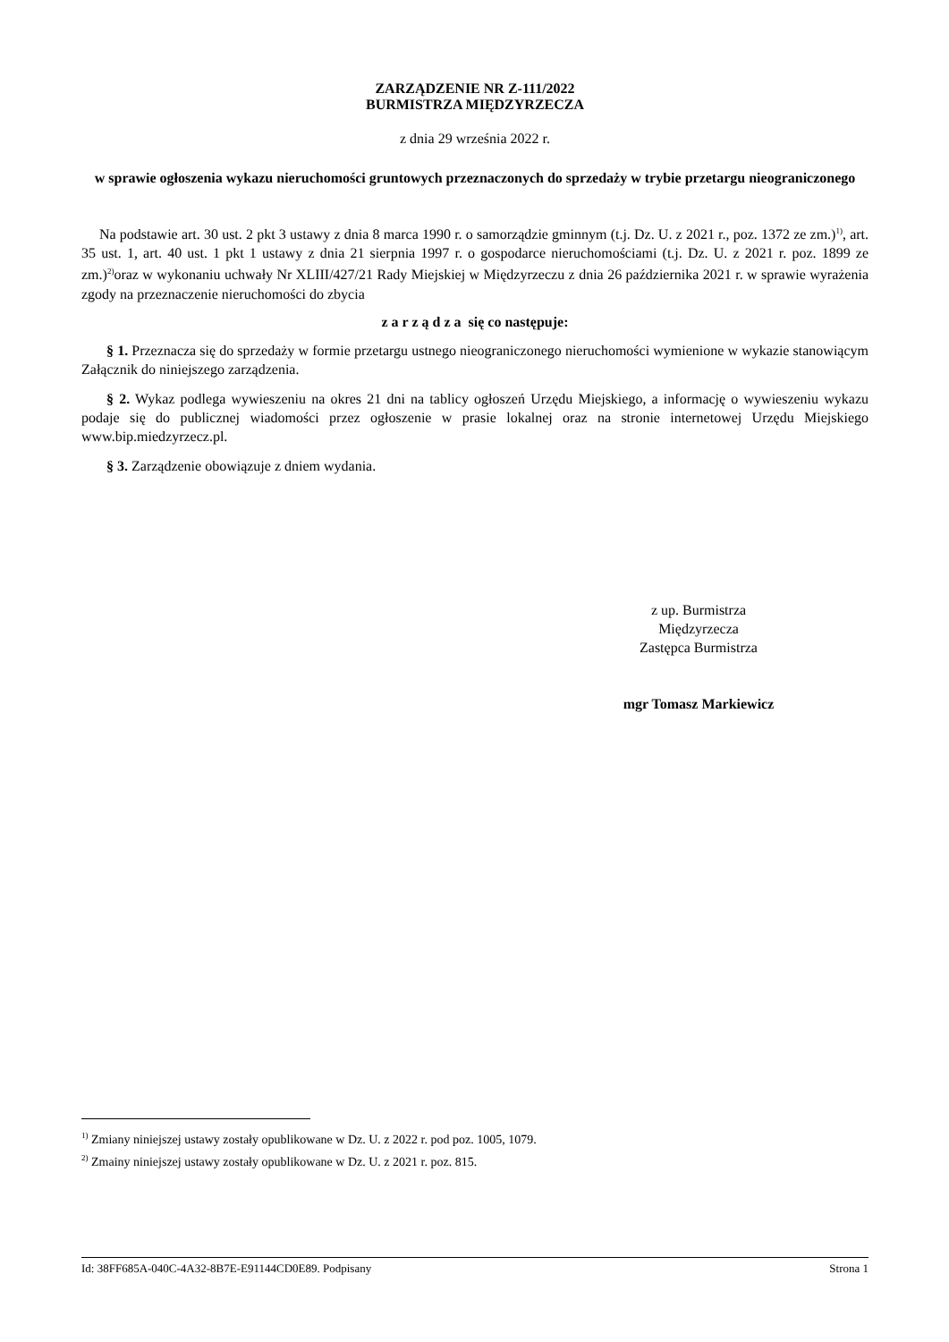ZARZĄDZENIE NR Z-111/2022
BURMISTRZA MIĘDZYRZECZA
z dnia 29 września 2022 r.
w sprawie ogłoszenia wykazu nieruchomości gruntowych przeznaczonych do sprzedaży w trybie przetargu nieograniczonego
Na podstawie art. 30 ust. 2 pkt 3 ustawy z dnia 8 marca 1990 r. o samorządzie gminnym (t.j. Dz. U. z 2021 r., poz. 1372 ze zm.)<sup>1)</sup>, art. 35 ust. 1, art. 40 ust. 1 pkt 1 ustawy z dnia 21 sierpnia 1997 r. o gospodarce nieruchomościami (t.j. Dz. U. z 2021 r. poz. 1899 ze zm.)<sup>2)</sup>oraz w wykonaniu uchwały Nr XLIII/427/21 Rady Miejskiej w Międzyrzeczu z dnia 26 października 2021 r. w sprawie wyrażenia zgody na przeznaczenie nieruchomości do zbycia
z a r z ą d z a się co następuje:
§ 1. Przeznacza się do sprzedaży w formie przetargu ustnego nieograniczonego nieruchomości wymienione w wykazie stanowiącym Załącznik do niniejszego zarządzenia.
§ 2. Wykaz podlega wywieszeniu na okres 21 dni na tablicy ogłoszeń Urzędu Miejskiego, a informację o wywieszeniu wykazu podaje się do publicznej wiadomości przez ogłoszenie w prasie lokalnej oraz na stronie internetowej Urzędu Miejskiego www.bip.miedzyrzecz.pl.
§ 3. Zarządzenie obowiązuje z dniem wydania.
z up. Burmistrza
Międzyrzecza
Zastępca Burmistrza
mgr Tomasz Markiewicz
<sup>1)</sup> Zmiany niniejszej ustawy zostały opublikowane w Dz. U. z 2022 r. pod poz. 1005, 1079.
<sup>2)</sup> Zmainy niniejszej ustawy zostały opublikowane w Dz. U. z 2021 r. poz. 815.
Id: 38FF685A-040C-4A32-8B7E-E91144CD0E89. Podpisany Strona 1